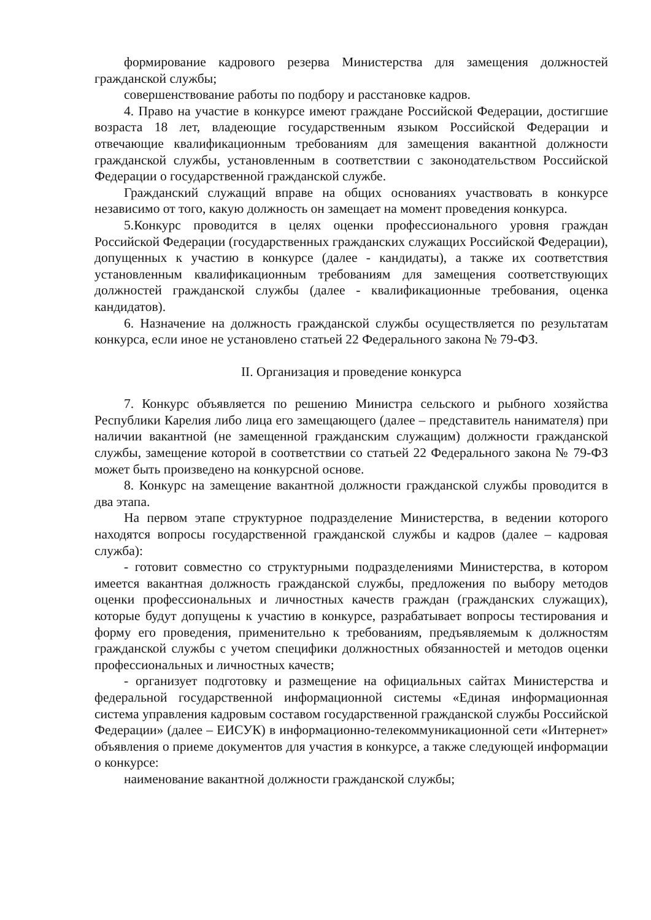формирование кадрового резерва Министерства для замещения должностей гражданской службы;
совершенствование работы по подбору и расстановке кадров.
4. Право на участие в конкурсе имеют граждане Российской Федерации, достигшие возраста 18 лет, владеющие государственным языком Российской Федерации и отвечающие квалификационным требованиям для замещения вакантной должности гражданской службы, установленным в соответствии с законодательством Российской Федерации о государственной гражданской службе.
Гражданский служащий вправе на общих основаниях участвовать в конкурсе независимо от того, какую должность он замещает на момент проведения конкурса.
5.Конкурс проводится в целях оценки профессионального уровня граждан Российской Федерации (государственных гражданских служащих Российской Федерации), допущенных к участию в конкурсе (далее - кандидаты), а также их соответствия установленным квалификационным требованиям для замещения соответствующих должностей гражданской службы (далее - квалификационные требования, оценка кандидатов).
6. Назначение на должность гражданской службы осуществляется по результатам конкурса, если иное не установлено статьей 22 Федерального закона № 79-ФЗ.
II. Организация и проведение конкурса
7. Конкурс объявляется по решению Министра сельского и рыбного хозяйства Республики Карелия либо лица его замещающего (далее – представитель нанимателя) при наличии вакантной (не замещенной гражданским служащим) должности гражданской службы, замещение которой в соответствии со статьей 22 Федерального закона № 79-ФЗ может быть произведено на конкурсной основе.
8. Конкурс на замещение вакантной должности гражданской службы проводится в два этапа.
На первом этапе структурное подразделение Министерства, в ведении которого находятся вопросы государственной гражданской службы и кадров (далее – кадровая служба):
- готовит совместно со структурными подразделениями Министерства, в котором имеется вакантная должность гражданской службы, предложения по выбору методов оценки профессиональных и личностных качеств граждан (гражданских служащих), которые будут допущены к участию в конкурсе, разрабатывает вопросы тестирования и форму его проведения, применительно к требованиям, предъявляемым к должностям гражданской службы с учетом специфики должностных обязанностей и методов оценки профессиональных и личностных качеств;
- организует подготовку и размещение на официальных сайтах Министерства и федеральной государственной информационной системы «Единая информационная система управления кадровым составом государственной гражданской службы Российской Федерации» (далее – ЕИСУК) в информационно-телекоммуникационной сети «Интернет» объявления о приеме документов для участия в конкурсе, а также следующей информации о конкурсе:
наименование вакантной должности гражданской службы;